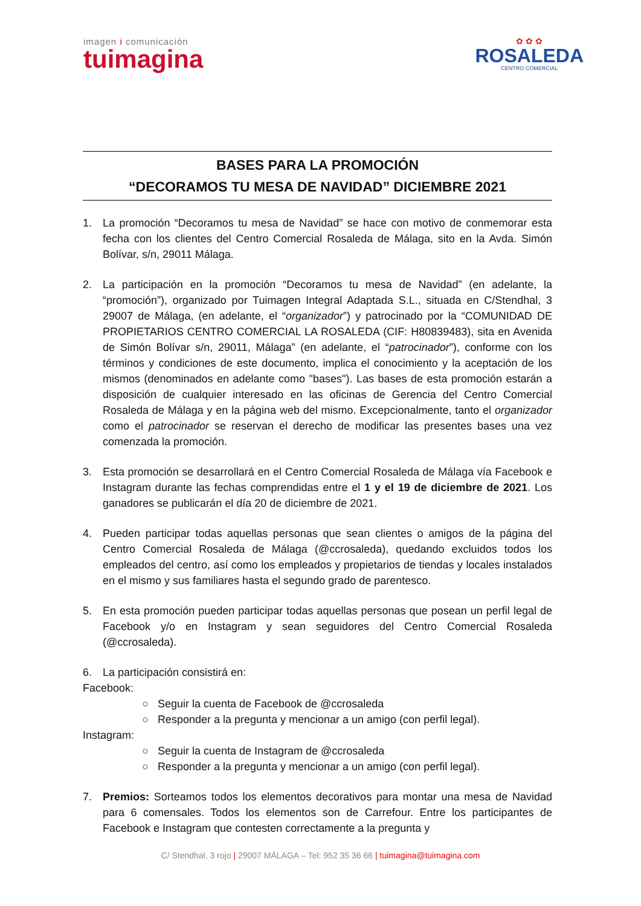imagen i comunicación
tuimagina
✿ ✿ ✿
ROSALEDA
CENTRO COMERCIAL
BASES PARA LA PROMOCIÓN
“DECORAMOS TU MESA DE NAVIDAD” DICIEMBRE 2021
1. La promoción “Decoramos tu mesa de Navidad” se hace con motivo de conmemorar esta fecha con los clientes del Centro Comercial Rosaleda de Málaga, sito en la Avda. Simón Bolívar, s/n, 29011 Málaga.
2. La participación en la promoción “Decoramos tu mesa de Navidad” (en adelante, la “promoción”), organizado por Tuimagen Integral Adaptada S.L., situada en C/Stendhal, 3 29007 de Málaga, (en adelante, el “organizador”) y patrocinado por la “COMUNIDAD DE PROPIETARIOS CENTRO COMERCIAL LA ROSALEDA (CIF: H80839483), sita en Avenida de Simón Bolívar s/n, 29011, Málaga” (en adelante, el “patrocinador”), conforme con los términos y condiciones de este documento, implica el conocimiento y la aceptación de los mismos (denominados en adelante como "bases"). Las bases de esta promoción estarán a disposición de cualquier interesado en las oficinas de Gerencia del Centro Comercial Rosaleda de Málaga y en la página web del mismo. Excepcionalmente, tanto el organizador como el patrocinador se reservan el derecho de modificar las presentes bases una vez comenzada la promoción.
3. Esta promoción se desarrollará en el Centro Comercial Rosaleda de Málaga vía Facebook e Instagram durante las fechas comprendidas entre el 1 y el 19 de diciembre de 2021. Los ganadores se publicarán el día 20 de diciembre de 2021.
4. Pueden participar todas aquellas personas que sean clientes o amigos de la página del Centro Comercial Rosaleda de Málaga (@ccrosaleda), quedando excluidos todos los empleados del centro, así como los empleados y propietarios de tiendas y locales instalados en el mismo y sus familiares hasta el segundo grado de parentesco.
5. En esta promoción pueden participar todas aquellas personas que posean un perfil legal de Facebook y/o en Instagram y sean seguidores del Centro Comercial Rosaleda (@ccrosaleda).
6. La participación consistirá en:
Facebook:
○ Seguir la cuenta de Facebook de @ccrosaleda
○ Responder a la pregunta y mencionar a un amigo (con perfil legal).
Instagram:
○ Seguir la cuenta de Instagram de @ccrosaleda
○ Responder a la pregunta y mencionar a un amigo (con perfil legal).
7. Premios: Sorteamos todos los elementos decorativos para montar una mesa de Navidad para 6 comensales. Todos los elementos son de Carrefour. Entre los participantes de Facebook e Instagram que contesten correctamente a la pregunta y
C/ Stendhal, 3 rojo | 29007 MÁLAGA – Tel: 952 35 36 66 | tuimagina@tuimagina.com